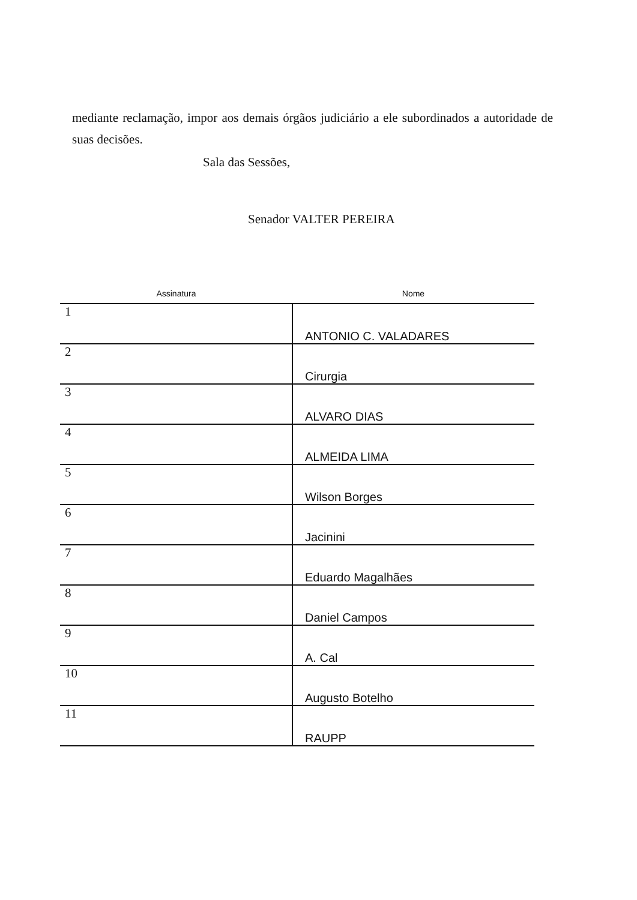mediante reclamação, impor aos demais órgãos judiciário a ele subordinados a autoridade de suas decisões.
Sala das Sessões,
Senador VALTER PEREIRA
| Assinatura | Nome |
| --- | --- |
| 1 | ANTONIO C. VALADARES |
| 2 | Cirurgia |
| 3 | ALVARO DIAS |
| 4 | ALMEIDA LIMA |
| 5 | Wilson Borges |
| 6 | Jacinini |
| 7 | Eduardo Magalhães |
| 8 | Daniel Campos |
| 9 | A. Cal |
| 10 | Augusto Botelho |
| 11 | RAUPP |